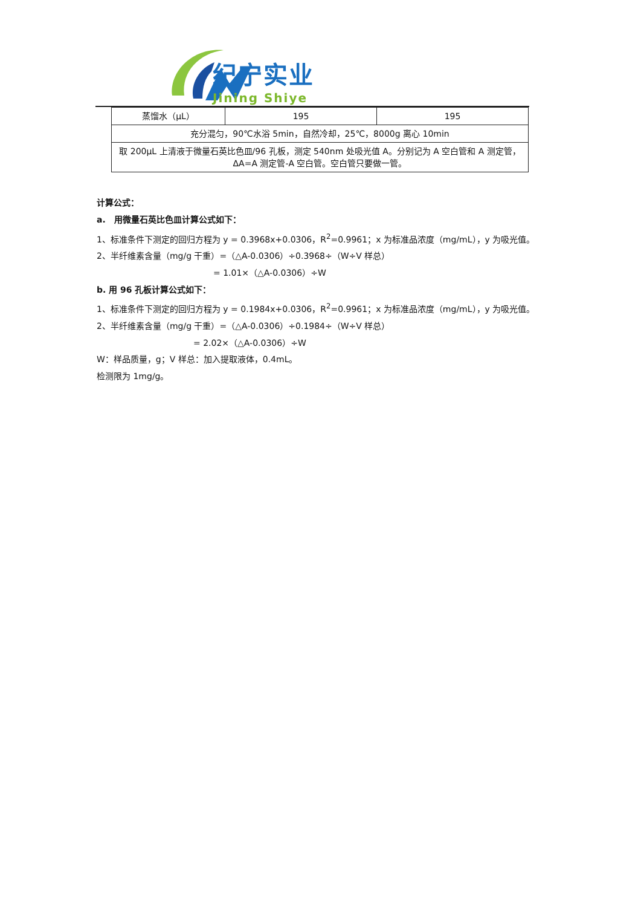纪宁实业
Jining Shiye
| 蒸馏水（μL） | 195 | 195 |
| 充分混匀，90℃水浴 5min，自然冷却，25℃，8000g 离心 10min | | |
| 取 200μL 上清液于微量石英比色皿/96 孔板，测定 540nm 处吸光值 A。分别记为 A 空白管和 A 测定管，ΔA=A 测定管-A 空白管。空白管只要做一管。 | | |
计算公式：
a.　用微量石英比色皿计算公式如下：
1、标准条件下测定的回归方程为 y = 0.3968x+0.0306，R<sup>2</sup>=0.9961；x 为标准品浓度（mg/mL），y 为吸光值。
2、半纤维素含量（mg/g 干重）=（△A-0.0306）÷0.3968÷（W÷V 样总）
= 1.01×（△A-0.0306）÷W
b. 用 96 孔板计算公式如下：
1、标准条件下测定的回归方程为 y = 0.1984x+0.0306，R<sup>2</sup>=0.9961；x 为标准品浓度（mg/mL），y 为吸光值。
2、半纤维素含量（mg/g 干重）=（△A-0.0306）÷0.1984÷（W÷V 样总）
= 2.02×（△A-0.0306）÷W
W：样品质量，g；V 样总：加入提取液体，0.4mL。
检测限为 1mg/g。